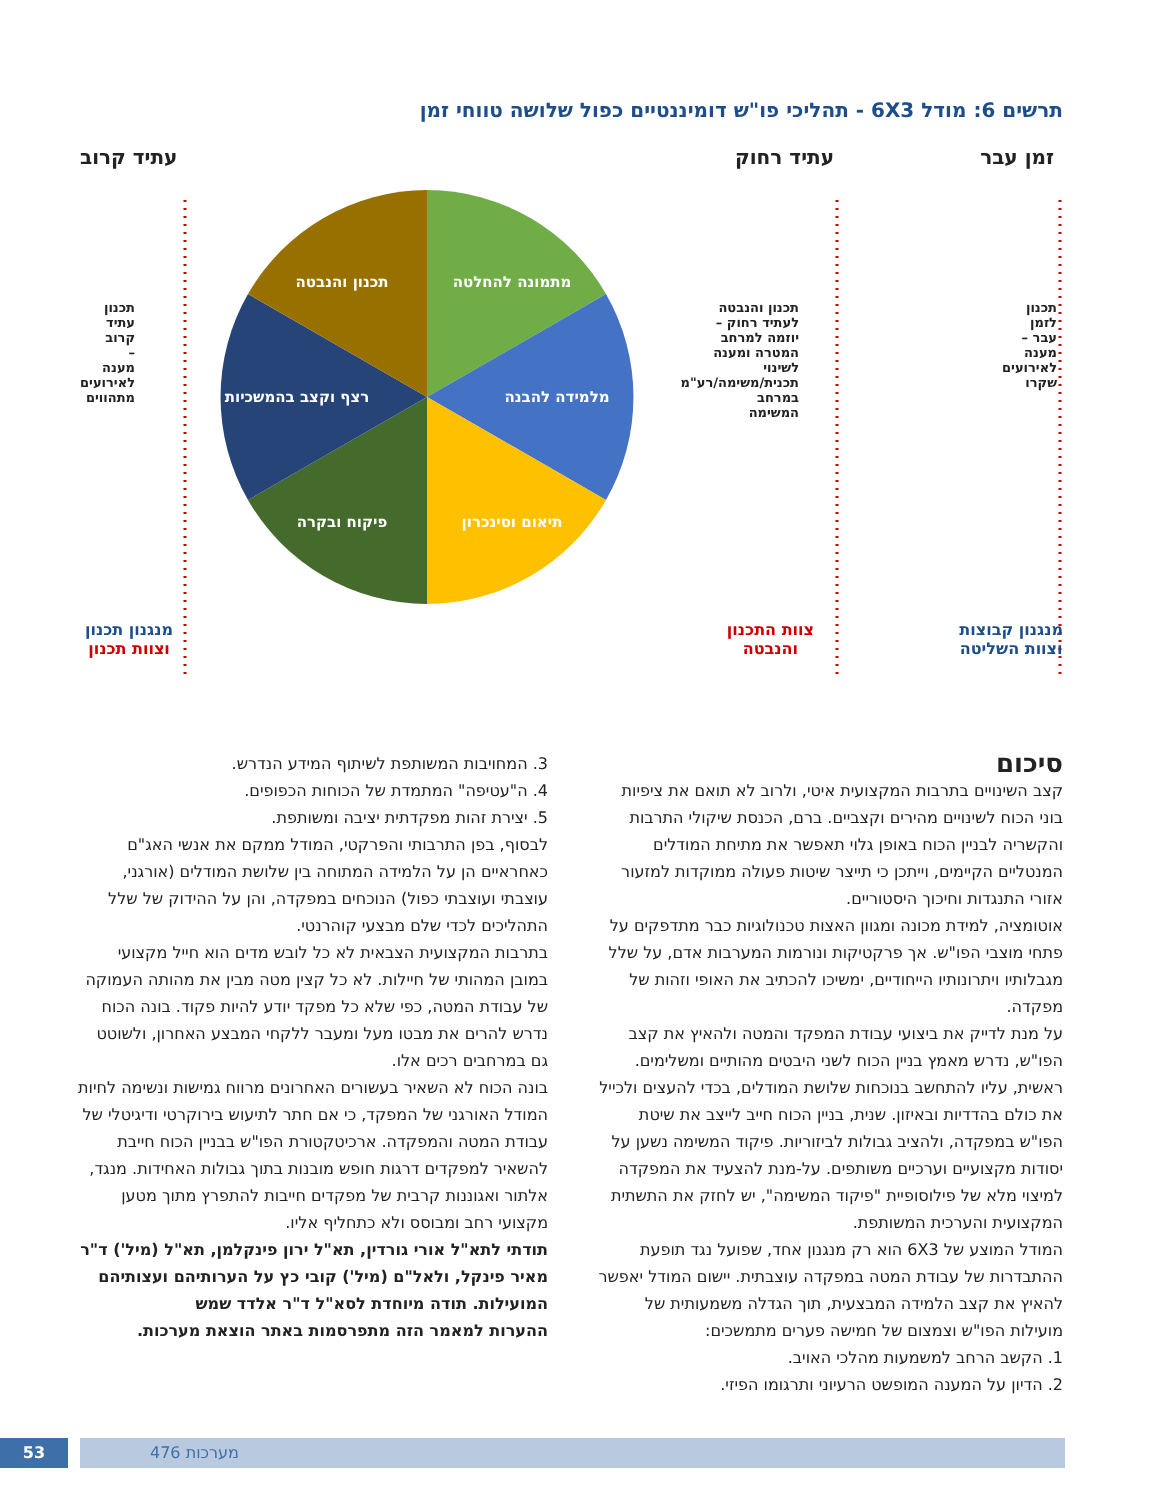תרשים 6: מודל 6X3 - תהליכי פו"ש דומיננטיים כפול שלושה טווחי זמן
מתמונה להחלטה
מלמידה להבנה
תיאום וסינכרון
פיקוח ובקרה
רצף וקצב בהמשכיות
תכנון והנבטה
זמן עבר עתיד רחוק עתיד קרוב
מנגנון קבוצות
וצוות השליטה
צוות התכנון
והנבטה
מנגנון תכנון
וצוות תכנון
תכנון לזמן עבר – מענה לאירועים שקרו
תכנון והנבטה לעתיד רחוק – יוזמה למרחב המטרה ומענה לשינוי תכנית/משימה/רע"מ במרחב המשימה
תכנון עתיד קרוב – מענה לאירועים מתהווים
סיכום
קצב השינויים בתרבות המקצועית איטי, ולרוב לא תואם את ציפיות בוני הכוח לשינויים מהירים וקצביים. ברם, הכנסת שיקולי התרבות והקשריה לבניין הכוח באופן גלוי תאפשר את מתיחת המודלים המנטליים הקיימים, וייתכן כי תייצר שיטות פעולה ממוקדות למזעור אזורי התנגדות וחיכוך היסטוריים.
אוטומציה, למידת מכונה ומגוון האצות טכנולוגיות כבר מתדפקים על פתחי מוצבי הפו"ש. אך פרקטיקות ונורמות המערבות אדם, על שלל מגבלותיו ויתרונותיו הייחודיים, ימשיכו להכתיב את האופי וזהות של מפקדה.
על מנת לדייק את ביצועי עבודת המפקד והמטה ולהאיץ את קצב הפו"ש, נדרש מאמץ בניין הכוח לשני היבטים מהותיים ומשלימים. ראשית, עליו להתחשב בנוכחות שלושת המודלים, בכדי להעצים ולכייל את כולם בהדדיות ובאיזון. שנית, בניין הכוח חייב לייצב את שיטת הפו"ש במפקדה, ולהציב גבולות לביזוריות. פיקוד המשימה נשען על יסודות מקצועיים וערכיים משותפים. על-מנת להצעיד את המפקדה למיצוי מלא של פילוסופיית "פיקוד המשימה", יש לחזק את התשתית המקצועית והערכית המשותפת.
המודל המוצע של 6X3 הוא רק מנגנון אחד, שפועל נגד תופעת ההתבדרות של עבודת המטה במפקדה עוצבתית. יישום המודל יאפשר להאיץ את קצב הלמידה המבצעית, תוך הגדלה משמעותית של מועילות הפו"ש וצמצום של חמישה פערים מתמשכים:
1. הקשב הרחב למשמעות מהלכי האויב.
2. הדיון על המענה המופשט הרעיוני ותרגומו הפיזי.
3. המחויבות המשותפת לשיתוף המידע הנדרש.
4. ה"עטיפה" המתמדת של הכוחות הכפופים.
5. יצירת זהות מפקדתית יציבה ומשותפת.
לבסוף, בפן התרבותי והפרקטי, המודל ממקם את אנשי האג"ם כאחראיים הן על הלמידה המתוחה בין שלושת המודלים (אורגני, עוצבתי ועוצבתי כפול) הנוכחים במפקדה, והן על ההידוק של שלל התהליכים לכדי שלם מבצעי קוהרנטי.
בתרבות המקצועית הצבאית לא כל לובש מדים הוא חייל מקצועי במובן המהותי של חיילות. לא כל קצין מטה מבין את מהותה העמוקה של עבודת המטה, כפי שלא כל מפקד יודע להיות פקוד. בונה הכוח נדרש להרים את מבטו מעל ומעבר ללקחי המבצע האחרון, ולשוטט גם במרחבים רכים אלו.
בונה הכוח לא השאיר בעשורים האחרונים מרווח גמישות ונשימה לחיות המודל האורגני של המפקד, כי אם חתר לתיעוש בירוקרטי ודיגיטלי של עבודת המטה והמפקדה. ארכיטקטורת הפו"ש בבניין הכוח חייבת להשאיר למפקדים דרגות חופש מובנות בתוך גבולות האחידות. מנגד, אלתור ואגוננות קרבית של מפקדים חייבות להתפרץ מתוך מטען מקצועי רחב ומבוסס ולא כתחליף אליו.
תודתי לתא"ל אורי גורדין, תא"ל ירון פינקלמן, תא"ל (מיל') ד"ר מאיר פינקל, ולאל"ם (מיל') קובי כץ על הערותיהם ועצותיהם המועילות. תודה מיוחדת לסא"ל ד"ר אלדד שמש
ההערות למאמר הזה מתפרסמות באתר הוצאת מערכות.
מערכות 476
53